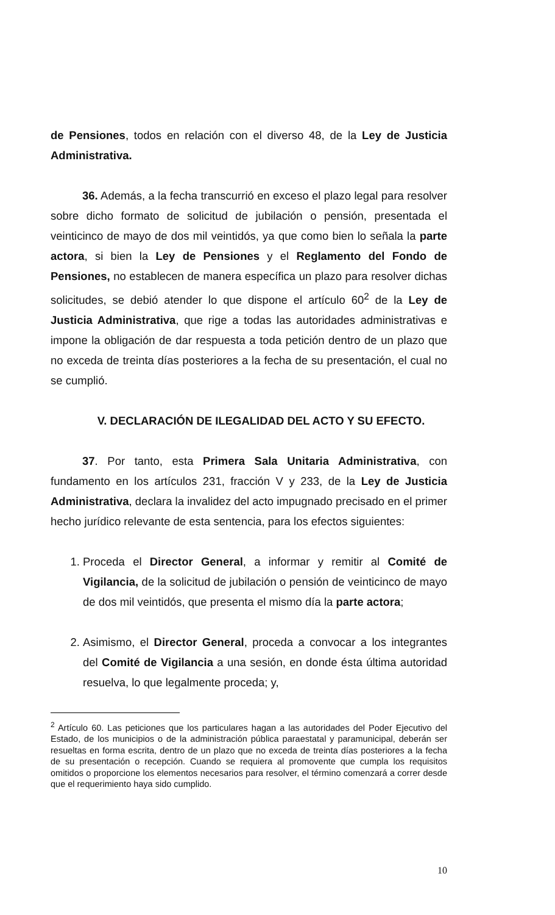de Pensiones, todos en relación con el diverso 48, de la Ley de Justicia Administrativa.
36. Además, a la fecha transcurrió en exceso el plazo legal para resolver sobre dicho formato de solicitud de jubilación o pensión, presentada el veinticinco de mayo de dos mil veintidós, ya que como bien lo señala la parte actora, si bien la Ley de Pensiones y el Reglamento del Fondo de Pensiones, no establecen de manera específica un plazo para resolver dichas solicitudes, se debió atender lo que dispone el artículo 60<sup>2</sup> de la Ley de Justicia Administrativa, que rige a todas las autoridades administrativas e impone la obligación de dar respuesta a toda petición dentro de un plazo que no exceda de treinta días posteriores a la fecha de su presentación, el cual no se cumplió.
V. DECLARACIÓN DE ILEGALIDAD DEL ACTO Y SU EFECTO.
37. Por tanto, esta Primera Sala Unitaria Administrativa, con fundamento en los artículos 231, fracción V y 233, de la Ley de Justicia Administrativa, declara la invalidez del acto impugnado precisado en el primer hecho jurídico relevante de esta sentencia, para los efectos siguientes:
1. Proceda el Director General, a informar y remitir al Comité de Vigilancia, de la solicitud de jubilación o pensión de veinticinco de mayo de dos mil veintidós, que presenta el mismo día la parte actora;
2. Asimismo, el Director General, proceda a convocar a los integrantes del Comité de Vigilancia a una sesión, en donde ésta última autoridad resuelva, lo que legalmente proceda; y,
<sup>2</sup> Artículo 60. Las peticiones que los particulares hagan a las autoridades del Poder Ejecutivo del Estado, de los municipios o de la administración pública paraestatal y paramunicipal, deberán ser resueltas en forma escrita, dentro de un plazo que no exceda de treinta días posteriores a la fecha de su presentación o recepción. Cuando se requiera al promovente que cumpla los requisitos omitidos o proporcione los elementos necesarios para resolver, el término comenzará a correr desde que el requerimiento haya sido cumplido.
10